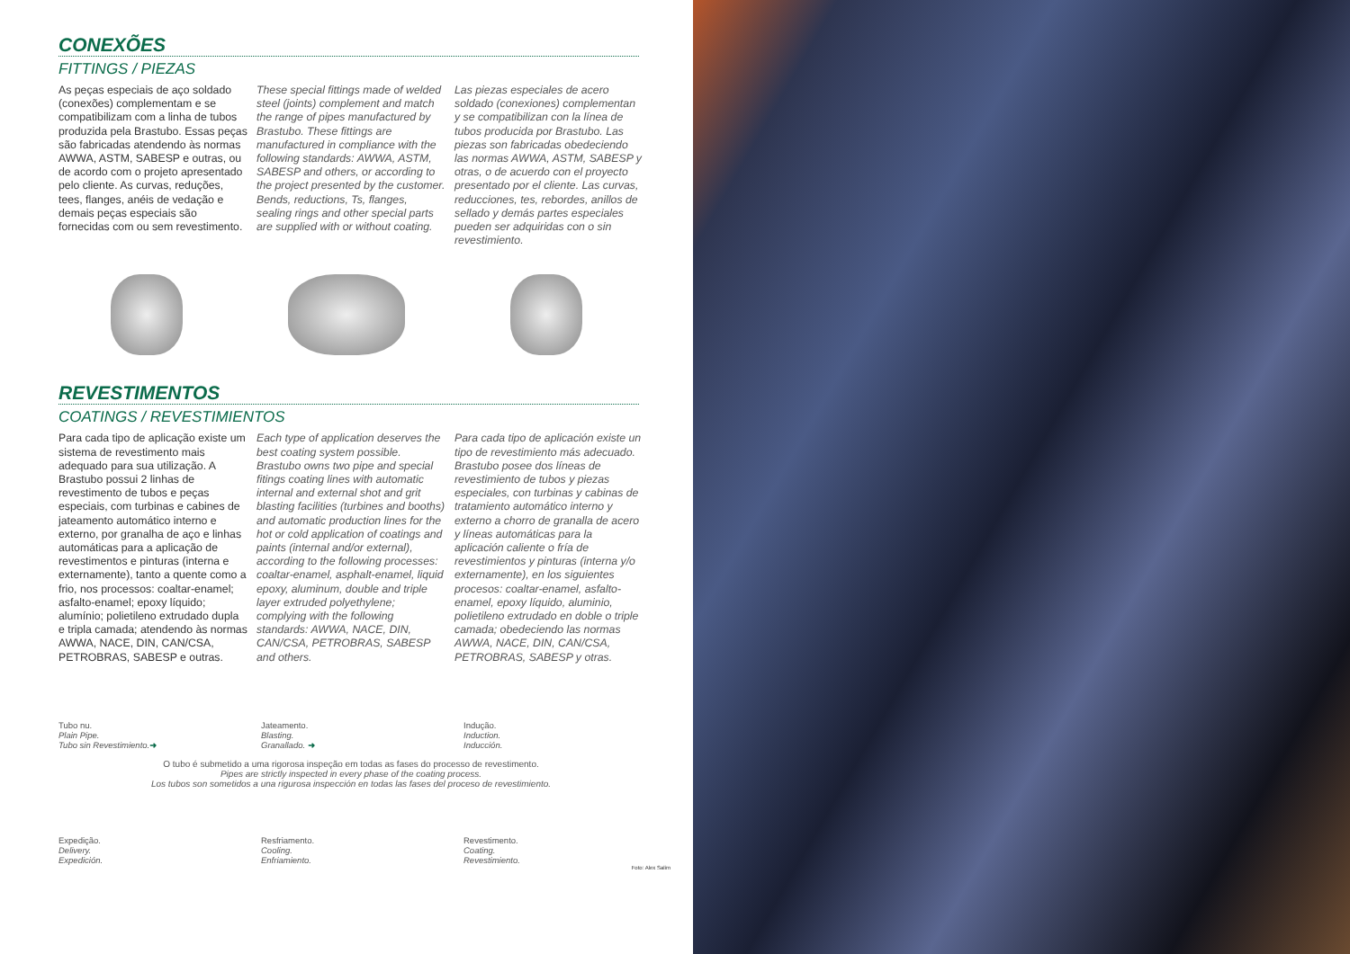CONEXÕES
FITTINGS / PIEZAS
As peças especiais de aço soldado (conexões) complementam e se compatibilizam com a linha de tubos produzida pela Brastubo. Essas peças são fabricadas atendendo às normas AWWA, ASTM, SABESP e outras, ou de acordo com o projeto apresentado pelo cliente. As curvas, reduções, tees, flanges, anéis de vedação e demais peças especiais são fornecidas com ou sem revestimento.
These special fittings made of welded steel (joints) complement and match the range of pipes manufactured by Brastubo. These fittings are manufactured in compliance with the following standards: AWWA, ASTM, SABESP and others, or according to the project presented by the customer. Bends, reductions, Ts, flanges, sealing rings and other special parts are supplied with or without coating.
Las piezas especiales de acero soldado (conexiones) complementan y se compatibilizan con la línea de tubos producida por Brastubo. Las piezas son fabricadas obedeciendo las normas AWWA, ASTM, SABESP y otras, o de acuerdo con el proyecto presentado por el cliente. Las curvas, reducciones, tes, rebordes, anillos de sellado y demás partes especiales pueden ser adquiridas con o sin revestimiento.
REVESTIMENTOS
COATINGS / REVESTIMIENTOS
Para cada tipo de aplicação existe um sistema de revestimento mais adequado para sua utilização. A Brastubo possui 2 linhas de revestimento de tubos e peças especiais, com turbinas e cabines de jateamento automático interno e externo, por granalha de aço e linhas automáticas para a aplicação de revestimentos e pinturas (interna e externamente), tanto a quente como a frio, nos processos: coaltar-enamel; asfalto-enamel; epoxy líquido; alumínio; polietileno extrudado dupla e tripla camada; atendendo às normas AWWA, NACE, DIN, CAN/CSA, PETROBRAS, SABESP e outras.
Each type of application deserves the best coating system possible. Brastubo owns two pipe and special fitings coating lines with automatic internal and external shot and grit blasting facilities (turbines and booths) and automatic production lines for the hot or cold application of coatings and paints (internal and/or external), according to the following processes: coaltar-enamel, asphalt-enamel, liquid epoxy, aluminum, double and triple layer extruded polyethylene; complying with the following standards: AWWA, NACE, DIN, CAN/CSA, PETROBRAS, SABESP and others.
Para cada tipo de aplicación existe un tipo de revestimiento más adecuado. Brastubo posee dos líneas de revestimiento de tubos y piezas especiales, con turbinas y cabinas de tratamiento automático interno y externo a chorro de granalla de acero y líneas automáticas para la aplicación caliente o fría de revestimientos y pinturas (interna y/o externamente), en los siguientes procesos: coaltar-enamel, asfalto-enamel, epoxy líquido, aluminio, polietileno extrudado en doble o triple camada; obedeciendo las normas AWWA, NACE, DIN, CAN/CSA, PETROBRAS, SABESP y otras.
Tubo nu.
Plain Pipe.
Tubo sin Revestimiento. ➜
Jateamento.
Blasting.
Granallado. ➜
Indução.
Induction.
Inducción.
O tubo é submetido a uma rigorosa inspeção em todas as fases do processo de revestimento.
Pipes are strictly inspected in every phase of the coating process.
Los tubos son sometidos a una rigurosa inspección en todas las fases del proceso de revestimiento.
Expedição.
Delivery.
Expedición.
Resfriamento.
Cooling.
Enfriamiento.
Revestimento.
Coating.
Revestimiento.
Foto: Alex Salim